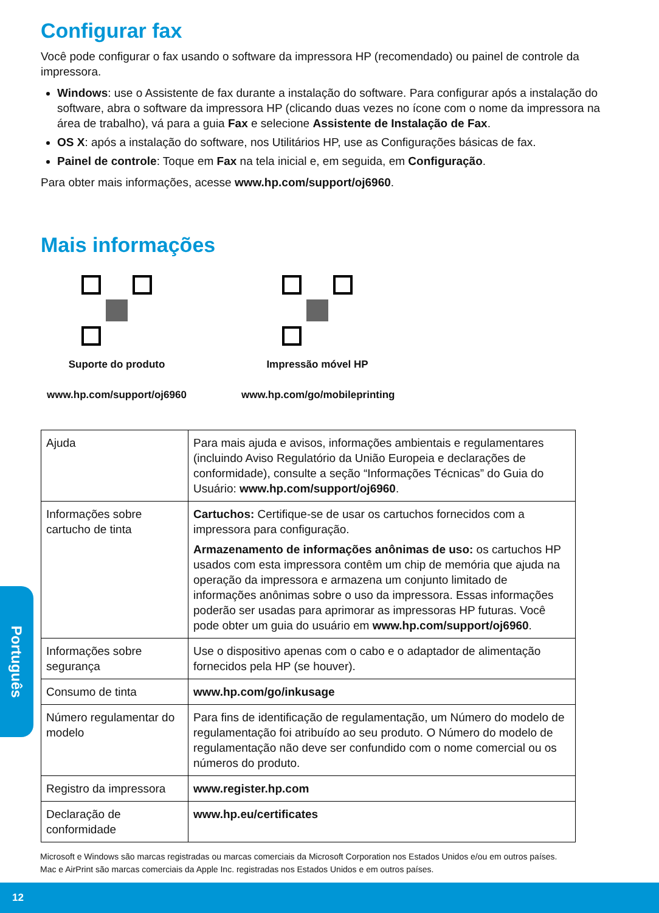Configurar fax
Você pode configurar o fax usando o software da impressora HP (recomendado) ou painel de controle da impressora.
Windows: use o Assistente de fax durante a instalação do software. Para configurar após a instalação do software, abra o software da impressora HP (clicando duas vezes no ícone com o nome da impressora na área de trabalho), vá para a guia Fax e selecione Assistente de Instalação de Fax.
OS X: após a instalação do software, nos Utilitários HP, use as Configurações básicas de fax.
Painel de controle: Toque em Fax na tela inicial e, em seguida, em Configuração.
Para obter mais informações, acesse www.hp.com/support/oj6960.
Mais informações
Suporte do produto
www.hp.com/support/oj6960
Impressão móvel HP
www.hp.com/go/mobileprinting
| Ajuda | Para mais ajuda e avisos, informações ambientais e regulamentares (incluindo Aviso Regulatório da União Europeia e declarações de conformidade), consulte a seção “Informações Técnicas” do Guia do Usuário: www.hp.com/support/oj6960 . |
| Informações sobre cartucho de tinta | Cartuchos: Certifique-se de usar os cartuchos fornecidos com a impressora para configuração. Armazenamento de informações anônimas de uso: os cartuchos HP usados com esta impressora contêm um chip de memória que ajuda na operação da impressora e armazena um conjunto limitado de informações anônimas sobre o uso da impressora. Essas informações poderão ser usadas para aprimorar as impressoras HP futuras. Você pode obter um guia do usuário em www.hp.com/support/oj6960 . |
| Informações sobre segurança | Use o dispositivo apenas com o cabo e o adaptador de alimentação fornecidos pela HP (se houver). |
| Consumo de tinta | www.hp.com/go/inkusage |
| Número regulamentar do modelo | Para fins de identificação de regulamentação, um Número do modelo de regulamentação foi atribuído ao seu produto. O Número do modelo de regulamentação não deve ser confundido com o nome comercial ou os números do produto. |
| Registro da impressora | www.register.hp.com |
| Declaração de conformidade | www.hp.eu/certificates |
Português
Microsoft e Windows são marcas registradas ou marcas comerciais da Microsoft Corporation nos Estados Unidos e/ou em outros países.
Mac e AirPrint são marcas comerciais da Apple Inc. registradas nos Estados Unidos e em outros países.
12